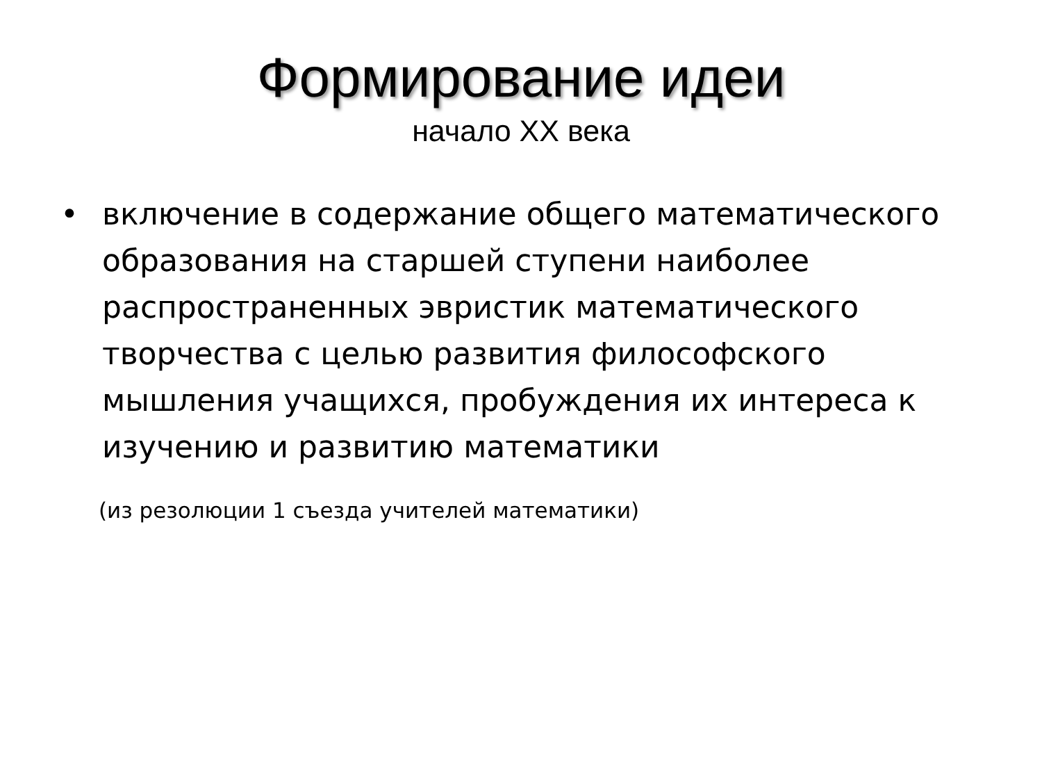Формирование идеи
начало XX века
• включение в содержание общего математического образования на старшей ступени наиболее распространенных эвристик математического творчества с целью развития философского мышления учащихся, пробуждения их интереса к изучению и развитию математики
(из резолюции 1 съезда учителей математики)